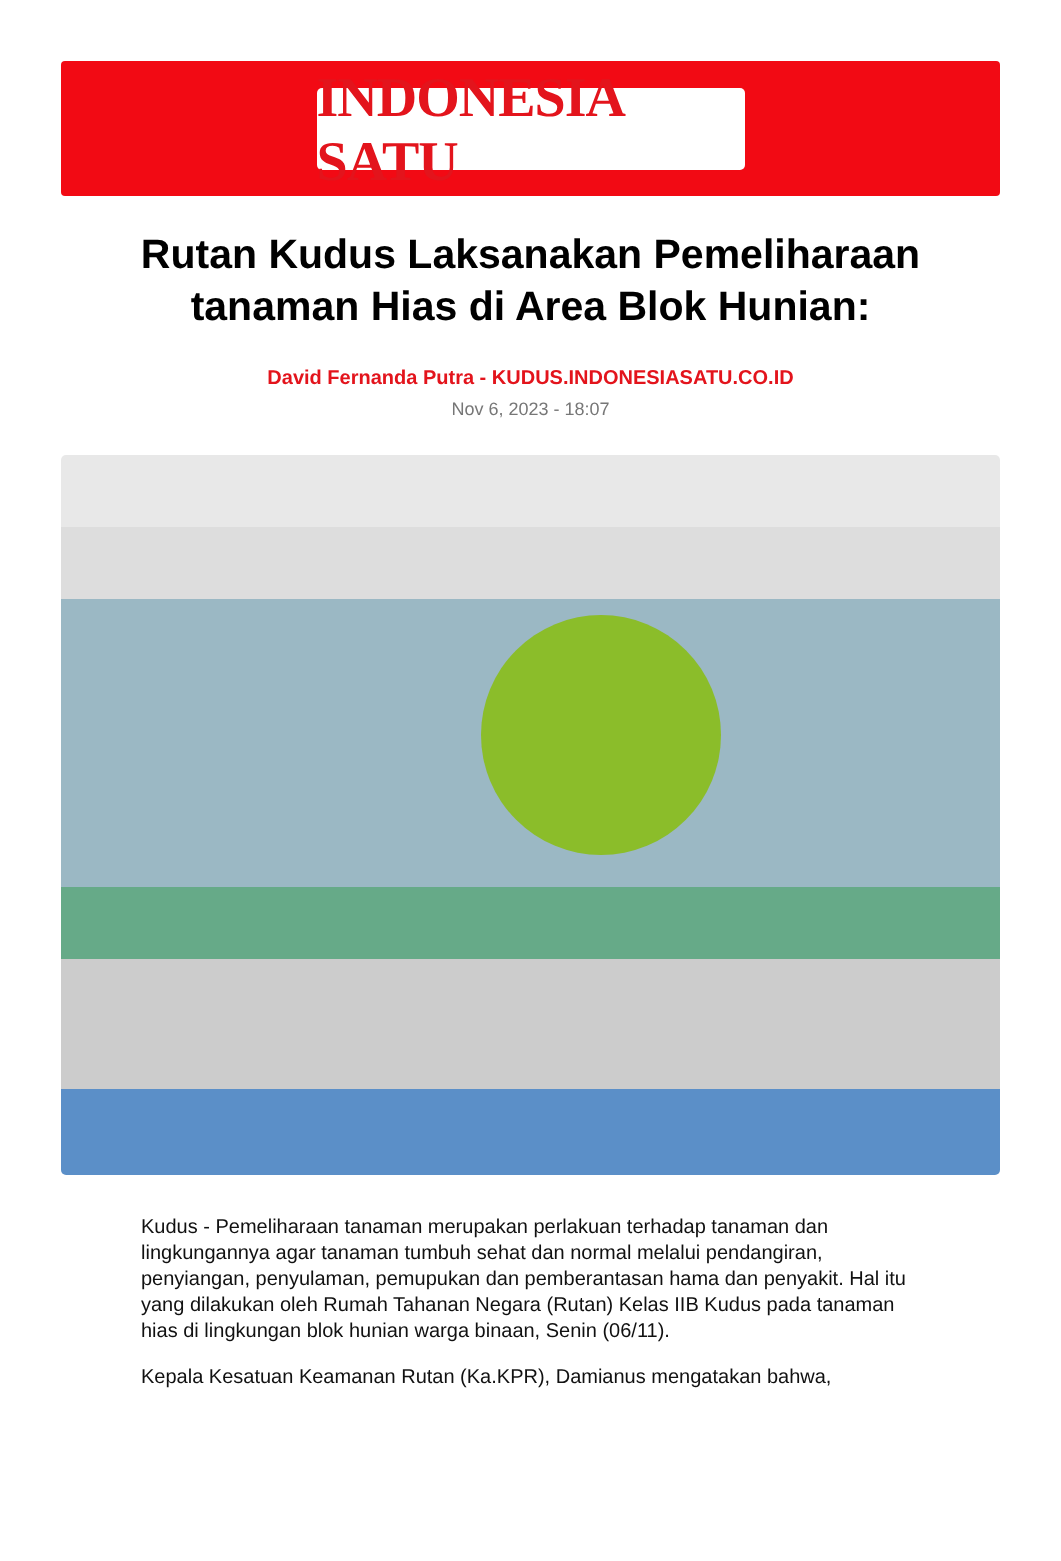INDONESIA SATU
Rutan Kudus Laksanakan Pemeliharaan tanaman Hias di Area Blok Hunian:
David Fernanda Putra - KUDUS.INDONESIASATU.CO.ID
Nov 6, 2023 - 18:07
Kudus - Pemeliharaan tanaman merupakan perlakuan terhadap tanaman dan lingkungannya agar tanaman tumbuh sehat dan normal melalui pendangiran, penyiangan, penyulaman, pemupukan dan pemberantasan hama dan penyakit. Hal itu yang dilakukan oleh Rumah Tahanan Negara (Rutan) Kelas IIB Kudus pada tanaman hias di lingkungan blok hunian warga binaan, Senin (06/11).
Kepala Kesatuan Keamanan Rutan (Ka.KPR), Damianus mengatakan bahwa,